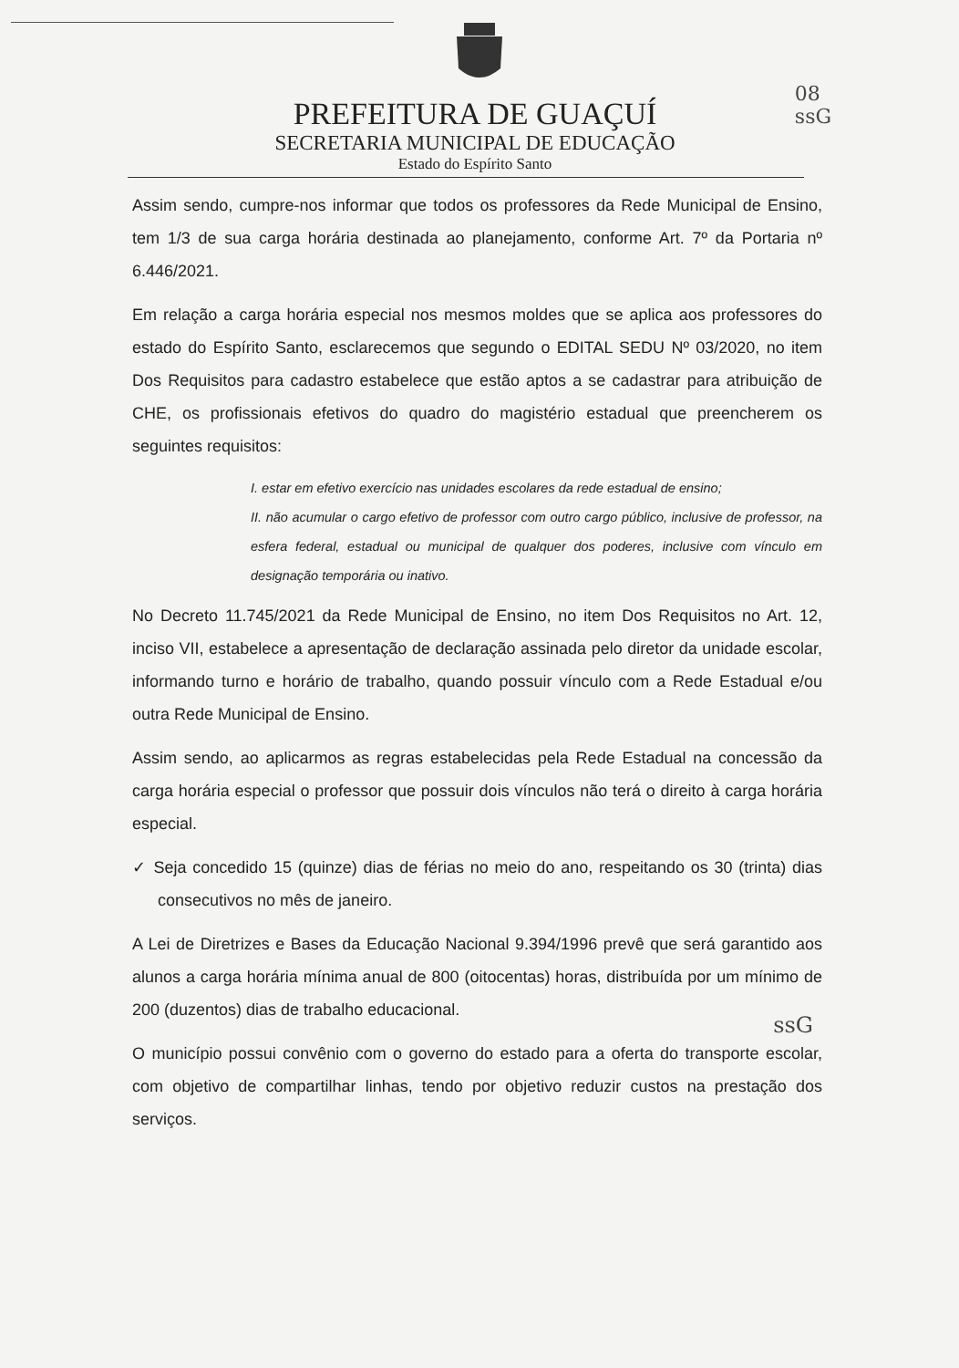08
ssG
PREFEITURA DE GUAÇUÍ
SECRETARIA MUNICIPAL DE EDUCAÇÃO
Estado do Espírito Santo
Assim sendo, cumpre-nos informar que todos os professores da Rede Municipal de Ensino, tem 1/3 de sua carga horária destinada ao planejamento, conforme Art. 7º da Portaria nº 6.446/2021.
Em relação a carga horária especial nos mesmos moldes que se aplica aos professores do estado do Espírito Santo, esclarecemos que segundo o EDITAL SEDU Nº 03/2020, no item Dos Requisitos para cadastro estabelece que estão aptos a se cadastrar para atribuição de CHE, os profissionais efetivos do quadro do magistério estadual que preencherem os seguintes requisitos:
I. estar em efetivo exercício nas unidades escolares da rede estadual de ensino;
II. não acumular o cargo efetivo de professor com outro cargo público, inclusive de professor, na esfera federal, estadual ou municipal de qualquer dos poderes, inclusive com vínculo em designação temporária ou inativo.
No Decreto 11.745/2021 da Rede Municipal de Ensino, no item Dos Requisitos no Art. 12, inciso VII, estabelece a apresentação de declaração assinada pelo diretor da unidade escolar, informando turno e horário de trabalho, quando possuir vínculo com a Rede Estadual e/ou outra Rede Municipal de Ensino.
Assim sendo, ao aplicarmos as regras estabelecidas pela Rede Estadual na concessão da carga horária especial o professor que possuir dois vínculos não terá o direito à carga horária especial.
✓ Seja concedido 15 (quinze) dias de férias no meio do ano, respeitando os 30 (trinta) dias consecutivos no mês de janeiro.
A Lei de Diretrizes e Bases da Educação Nacional 9.394/1996 prevê que será garantido aos alunos a carga horária mínima anual de 800 (oitocentas) horas, distribuída por um mínimo de 200 (duzentos) dias de trabalho educacional.
O município possui convênio com o governo do estado para a oferta do transporte escolar, com objetivo de compartilhar linhas, tendo por objetivo reduzir custos na prestação dos serviços.
ssG